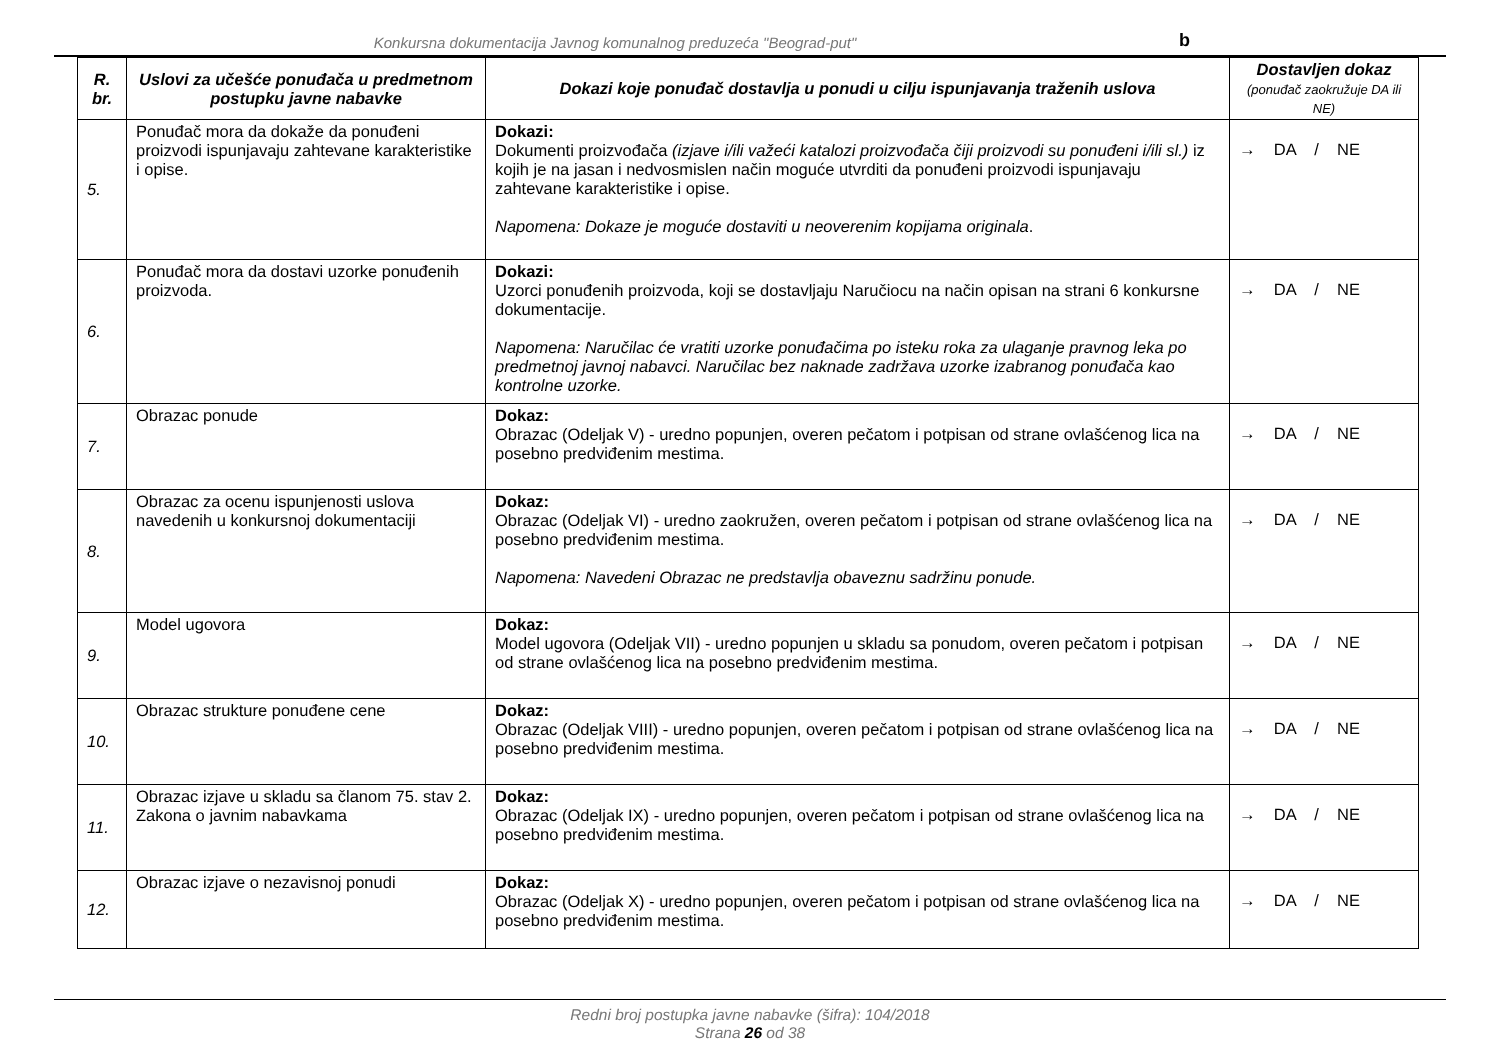Konkursna dokumentacija Javnog komunalnog preduzeća "Beograd-put"
b
| R. br. | Uslovi za učešće ponuđača u predmetnom postupku javne nabavke | Dokazi koje ponuđač dostavlja u ponudi u cilju ispunjavanja traženih uslova | Dostavljen dokaz (ponuđač zaokružuje DA ili NE) |
| --- | --- | --- | --- |
| 5. | Ponuđač mora da dokaže da ponuđeni proizvodi ispunjavaju zahtevane karakteristike i opise. | Dokazi: Dokumenti proizvođača (izjave i/ili važeći katalozi proizvođača čiji proizvodi su ponuđeni i/ili sl.) iz kojih je na jasan i nedvosmislen način moguće utvrditi da ponuđeni proizvodi ispunjavaju zahtevane karakteristike i opise. Napomena: Dokaze je moguće dostaviti u neoverenim kopijama originala . | → DA / NE |
| 6. | Ponuđač mora da dostavi uzorke ponuđenih proizvoda. | Dokazi: Uzorci ponuđenih proizvoda, koji se dostavljaju Naručiocu na način opisan na strani 6 konkursne dokumentacije. Napomena: Naručilac će vratiti uzorke ponuđačima po isteku roka za ulaganje pravnog leka po predmetnoj javnoj nabavci. Naručilac bez naknade zadržava uzorke izabranog ponuđača kao kontrolne uzorke. | → DA / NE |
| 7. | Obrazac ponude | Dokaz: Obrazac (Odeljak V) - uredno popunjen, overen pečatom i potpisan od strane ovlašćenog lica na posebno predviđenim mestima. | → DA / NE |
| 8. | Obrazac za ocenu ispunjenosti uslova navedenih u konkursnoj dokumentaciji | Dokaz: Obrazac (Odeljak VI) - uredno zaokružen, overen pečatom i potpisan od strane ovlašćenog lica na posebno predviđenim mestima. Napomena: Navedeni Obrazac ne predstavlja obaveznu sadržinu ponude. | → DA / NE |
| 9. | Model ugovora | Dokaz: Model ugovora (Odeljak VII) - uredno popunjen u skladu sa ponudom, overen pečatom i potpisan od strane ovlašćenog lica na posebno predviđenim mestima. | → DA / NE |
| 10. | Obrazac strukture ponuđene cene | Dokaz: Obrazac (Odeljak VIII) - uredno popunjen, overen pečatom i potpisan od strane ovlašćenog lica na posebno predviđenim mestima. | → DA / NE |
| 11. | Obrazac izjave u skladu sa članom 75. stav 2. Zakona o javnim nabavkama | Dokaz: Obrazac (Odeljak IX) - uredno popunjen, overen pečatom i potpisan od strane ovlašćenog lica na posebno predviđenim mestima. | → DA / NE |
| 12. | Obrazac izjave o nezavisnoj ponudi | Dokaz: Obrazac (Odeljak X) - uredno popunjen, overen pečatom i potpisan od strane ovlašćenog lica na posebno predviđenim mestima. | → DA / NE |
Redni broj postupka javne nabavke (šifra): 104/2018
Strana 26 od 38